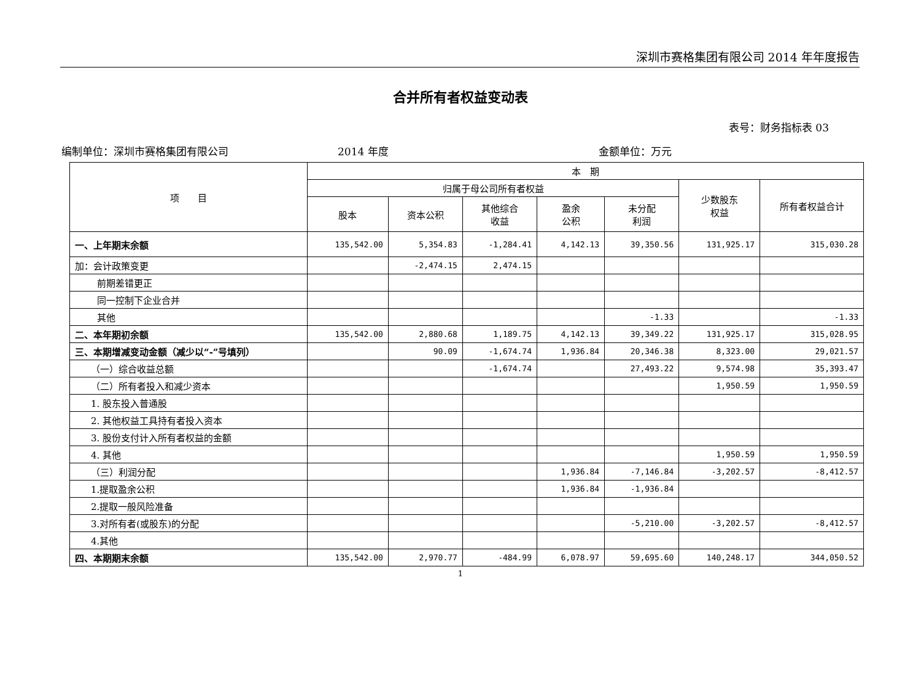深圳市赛格集团有限公司 2014 年年度报告
合并所有者权益变动表
表号：财务指标表 03
编制单位：深圳市赛格集团有限公司 2014 年度 金额单位：万元
| 项 目 | 本 期 | | | | | | |
| --- | --- | --- | --- | --- | --- | --- | --- |
| | 归属于母公司所有者权益 | | | | | 少数股东 权益 | 所有者权益合计 |
| | 股本 | 资本公积 | 其他综合 收益 | 盈余 公积 | 未分配 利润 | | |
| 一、上年期末余额 | 135,542.00 | 5,354.83 | -1,284.41 | 4,142.13 | 39,350.56 | 131,925.17 | 315,030.28 |
| 加：会计政策变更 | | -2,474.15 | 2,474.15 | | | | |
| 前期差错更正 | | | | | | | |
| 同一控制下企业合并 | | | | | | | |
| 其他 | | | | | -1.33 | | -1.33 |
| 二、本年期初余额 | 135,542.00 | 2,880.68 | 1,189.75 | 4,142.13 | 39,349.22 | 131,925.17 | 315,028.95 |
| 三、本期增减变动金额（减少以“-”号填列） | | 90.09 | -1,674.74 | 1,936.84 | 20,346.38 | 8,323.00 | 29,021.57 |
| （一）综合收益总额 | | | -1,674.74 | | 27,493.22 | 9,574.98 | 35,393.47 |
| （二）所有者投入和减少资本 | | | | | | 1,950.59 | 1,950.59 |
| 1. 股东投入普通股 | | | | | | | |
| 2. 其他权益工具持有者投入资本 | | | | | | | |
| 3. 股份支付计入所有者权益的金额 | | | | | | | |
| 4. 其他 | | | | | | 1,950.59 | 1,950.59 |
| （三）利润分配 | | | | 1,936.84 | -7,146.84 | -3,202.57 | -8,412.57 |
| 1.提取盈余公积 | | | | 1,936.84 | -1,936.84 | | |
| 2.提取一般风险准备 | | | | | | | |
| 3.对所有者(或股东)的分配 | | | | | -5,210.00 | -3,202.57 | -8,412.57 |
| 4.其他 | | | | | | | |
| 四、本期期末余额 | 135,542.00 | 2,970.77 | -484.99 | 6,078.97 | 59,695.60 | 140,248.17 | 344,050.52 |
1